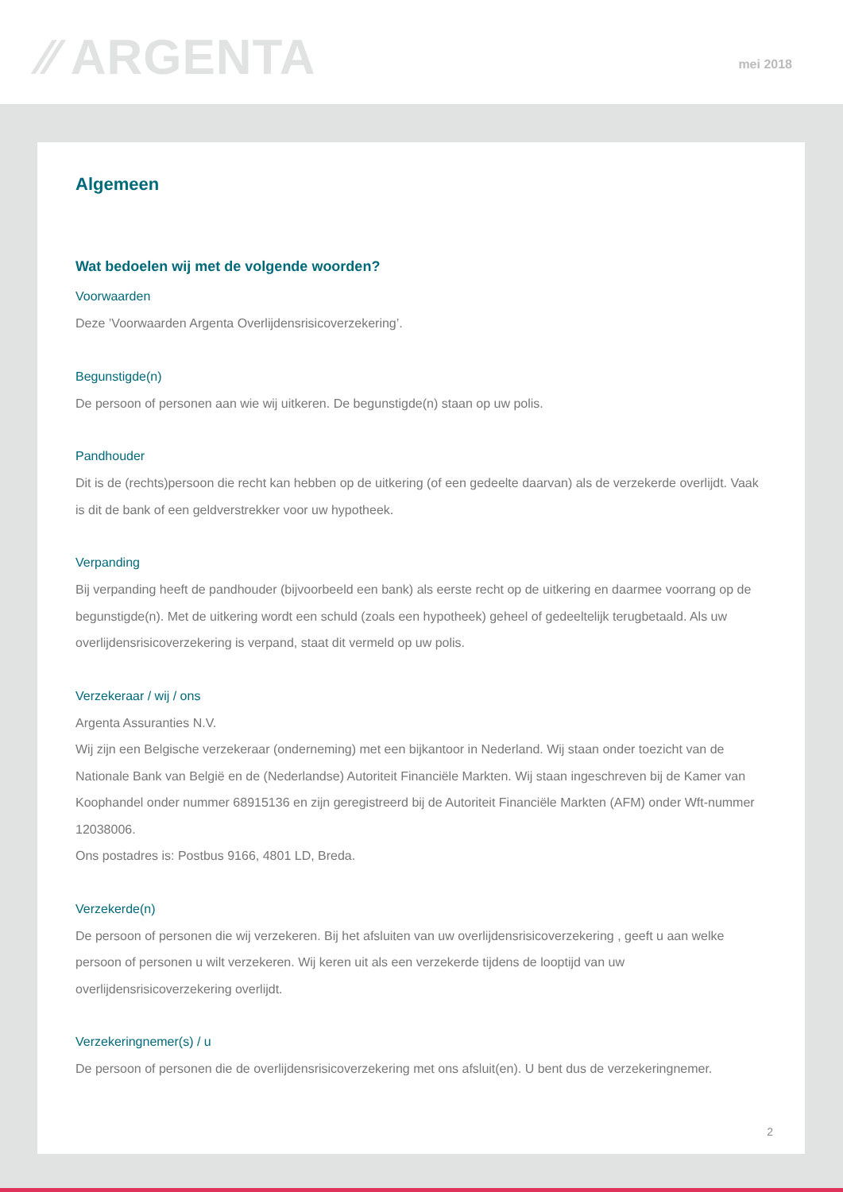⁄⁄ ARGENTA mei 2018
Algemeen
Wat bedoelen wij met de volgende woorden?
Voorwaarden
Deze ’Voorwaarden Argenta Overlijdensrisicoverzekering’.
Begunstigde(n)
De persoon of personen aan wie wij uitkeren. De begunstigde(n) staan op uw polis.
Pandhouder
Dit is de (rechts)persoon die recht kan hebben op de uitkering (of een gedeelte daarvan) als de verzekerde overlijdt. Vaak is dit de bank of een geldverstrekker voor uw hypotheek.
Verpanding
Bij verpanding heeft de pandhouder (bijvoorbeeld een bank) als eerste recht op de uitkering en daarmee voorrang op de begunstigde(n). Met de uitkering wordt een schuld (zoals een hypotheek) geheel of gedeeltelijk terugbetaald. Als uw overlijdensrisicoverzekering is verpand, staat dit vermeld op uw polis.
Verzekeraar / wij / ons
Argenta Assuranties N.V.
Wij zijn een Belgische verzekeraar (onderneming) met een bijkantoor in Nederland. Wij staan onder toezicht van de Nationale Bank van België en de (Nederlandse) Autoriteit Financiële Markten. Wij staan ingeschreven bij de Kamer van Koophandel onder nummer 68915136 en zijn geregistreerd bij de Autoriteit Financiële Markten (AFM) onder Wft-nummer 12038006.
Ons postadres is: Postbus 9166, 4801 LD, Breda.
Verzekerde(n)
De persoon of personen die wij verzekeren. Bij het afsluiten van uw overlijdensrisicoverzekering , geeft u aan welke persoon of personen u wilt verzekeren. Wij keren uit als een verzekerde tijdens de looptijd van uw overlijdensrisicoverzekering overlijdt.
Verzekeringnemer(s) / u
De persoon of personen die de overlijdensrisicoverzekering met ons afsluit(en). U bent dus de verzekeringnemer.
2